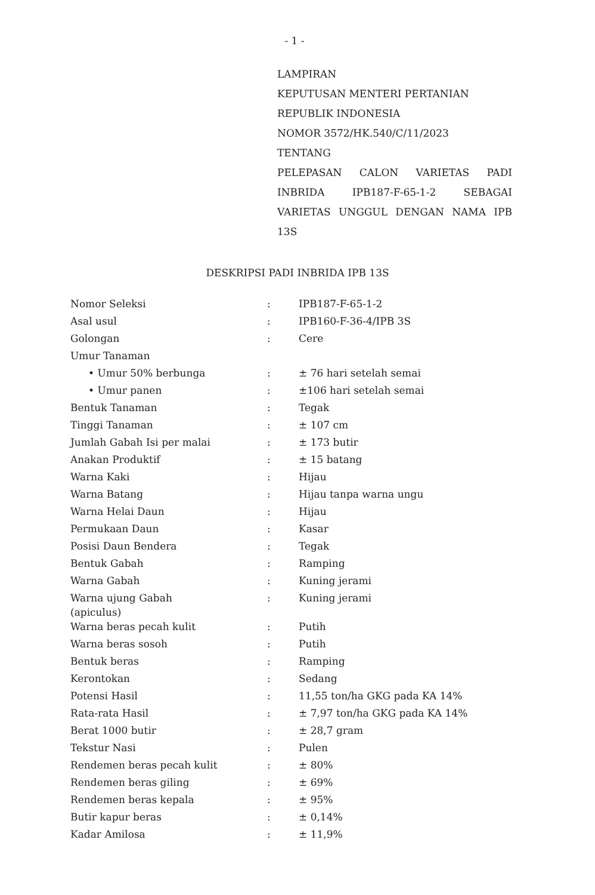- 1 -
LAMPIRAN
KEPUTUSAN MENTERI PERTANIAN
REPUBLIK INDONESIA
NOMOR 3572/HK.540/C/11/2023
TENTANG
PELEPASAN CALON VARIETAS PADI INBRIDA IPB187-F-65-1-2 SEBAGAI VARIETAS UNGGUL DENGAN NAMA IPB 13S
DESKRIPSI PADI INBRIDA IPB 13S
| Nomor Seleksi | : | IPB187-F-65-1-2 |
| Asal usul | : | IPB160-F-36-4/IPB 3S |
| Golongan | : | Cere |
| Umur Tanaman | | |
| • Umur 50% berbunga | : | ± 76 hari setelah semai |
| • Umur panen | : | ±106 hari setelah semai |
| Bentuk Tanaman | : | Tegak |
| Tinggi Tanaman | : | ± 107 cm |
| Jumlah Gabah Isi per malai | : | ± 173 butir |
| Anakan Produktif | : | ± 15 batang |
| Warna Kaki | : | Hijau |
| Warna Batang | : | Hijau tanpa warna ungu |
| Warna Helai Daun | : | Hijau |
| Permukaan Daun | : | Kasar |
| Posisi Daun Bendera | : | Tegak |
| Bentuk Gabah | : | Ramping |
| Warna Gabah | : | Kuning jerami |
| Warna ujung Gabah (apiculus) | : | Kuning jerami |
| Warna beras pecah kulit | : | Putih |
| Warna beras sosoh | : | Putih |
| Bentuk beras | : | Ramping |
| Kerontokan | : | Sedang |
| Potensi Hasil | : | 11,55 ton/ha GKG pada KA 14% |
| Rata-rata Hasil | : | ± 7,97 ton/ha GKG pada KA 14% |
| Berat 1000 butir | : | ± 28,7 gram |
| Tekstur Nasi | : | Pulen |
| Rendemen beras pecah kulit | : | ± 80% |
| Rendemen beras giling | : | ± 69% |
| Rendemen beras kepala | : | ± 95% |
| Butir kapur beras | : | ± 0,14% |
| Kadar Amilosa | : | ± 11,9% |